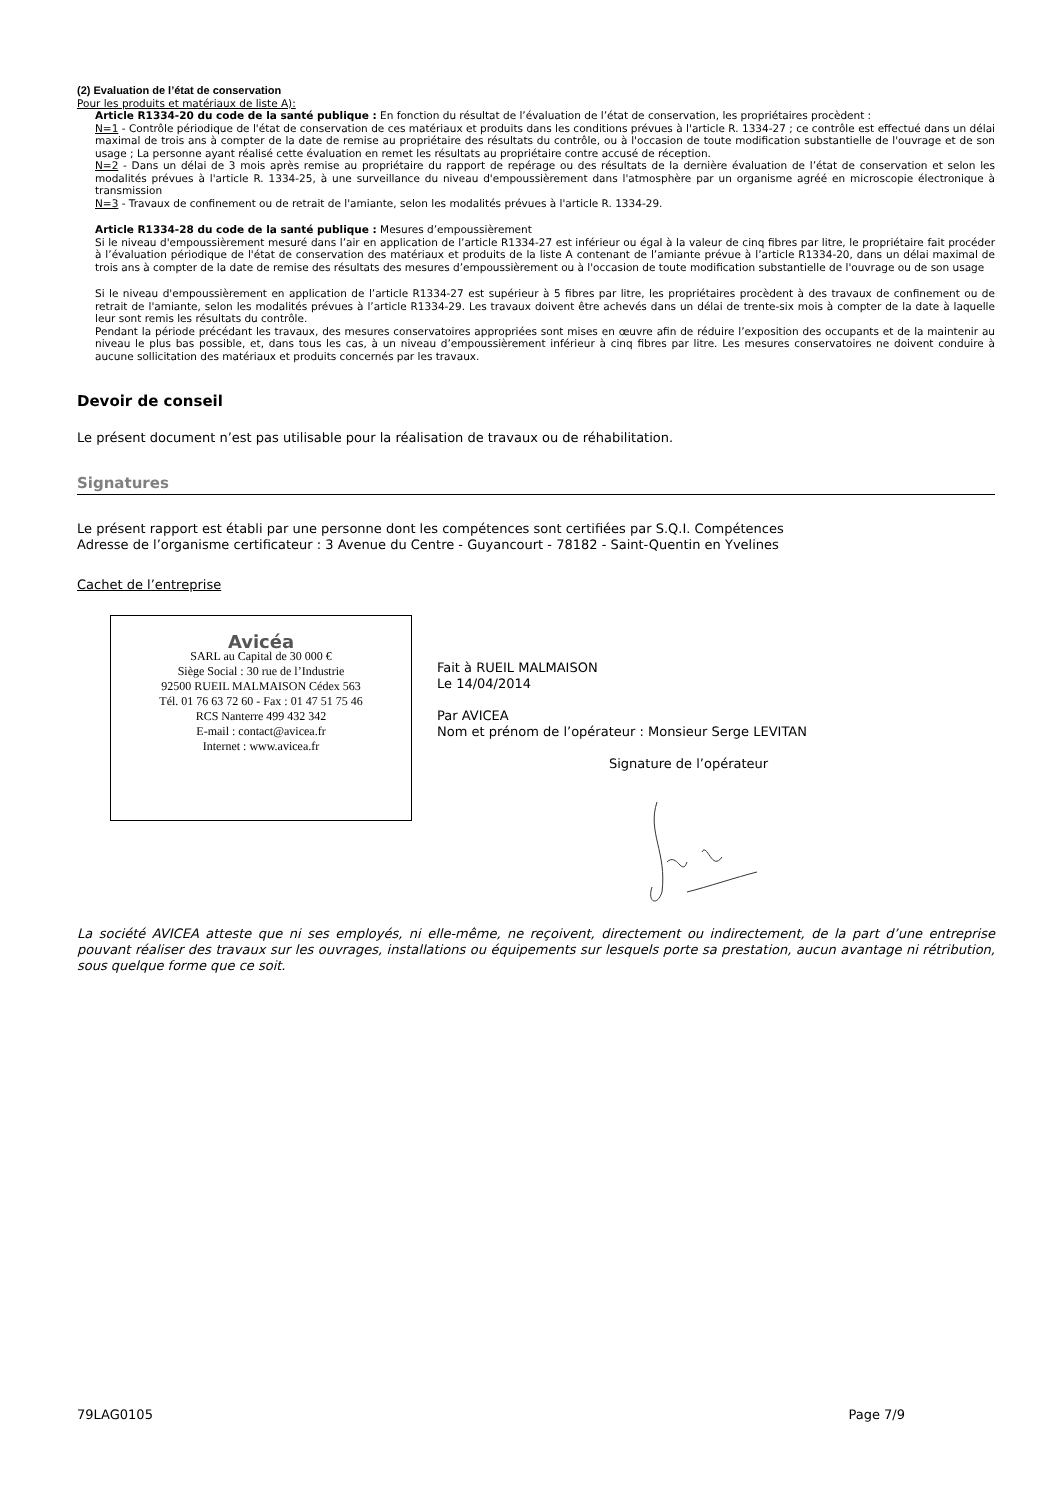(2) Evaluation de l’état de conservation
Pour les produits et matériaux de liste A):
Article R1334-20 du code de la santé publique : En fonction du résultat de l’évaluation de l’état de conservation, les propriétaires procèdent :
N=1 - Contrôle périodique de l'état de conservation de ces matériaux et produits dans les conditions prévues à l'article R. 1334-27 ; ce contrôle est effectué dans un délai maximal de trois ans à compter de la date de remise au propriétaire des résultats du contrôle, ou à l'occasion de toute modification substantielle de l'ouvrage et de son usage ; La personne ayant réalisé cette évaluation en remet les résultats au propriétaire contre accusé de réception.
N=2 - Dans un délai de 3 mois après remise au propriétaire du rapport de repérage ou des résultats de la dernière évaluation de l’état de conservation et selon les modalités prévues à l'article R. 1334-25, à une surveillance du niveau d'empoussièrement dans l'atmosphère par un organisme agréé en microscopie électronique à transmission
N=3 - Travaux de confinement ou de retrait de l'amiante, selon les modalités prévues à l'article R. 1334-29.
Article R1334-28 du code de la santé publique : Mesures d’empoussièrement
Si le niveau d'empoussièrement mesuré dans l’air en application de l’article R1334-27 est inférieur ou égal à la valeur de cinq fibres par litre, le propriétaire fait procéder à l’évaluation périodique de l'état de conservation des matériaux et produits de la liste A contenant de l’amiante prévue à l’article R1334-20, dans un délai maximal de trois ans à compter de la date de remise des résultats des mesures d’empoussièrement ou à l'occasion de toute modification substantielle de l'ouvrage ou de son usage
Si le niveau d'empoussièrement en application de l’article R1334-27 est supérieur à 5 fibres par litre, les propriétaires procèdent à des travaux de confinement ou de retrait de l'amiante, selon les modalités prévues à l’article R1334-29. Les travaux doivent être achevés dans un délai de trente-six mois à compter de la date à laquelle leur sont remis les résultats du contrôle.
Pendant la période précédant les travaux, des mesures conservatoires appropriées sont mises en œuvre afin de réduire l’exposition des occupants et de la maintenir au niveau le plus bas possible, et, dans tous les cas, à un niveau d’empoussièrement inférieur à cinq fibres par litre. Les mesures conservatoires ne doivent conduire à aucune sollicitation des matériaux et produits concernés par les travaux.
Devoir de conseil
Le présent document n’est pas utilisable pour la réalisation de travaux ou de réhabilitation.
Signatures
Le présent rapport est établi par une personne dont les compétences sont certifiées par S.Q.I. Compétences
Adresse de l’organisme certificateur : 3 Avenue du Centre - Guyancourt - 78182 - Saint-Quentin en Yvelines
Cachet de l’entreprise
Avicéa
SARL au Capital de 30 000 €
Siège Social : 30 rue de l’Industrie
92500 RUEIL MALMAISON Cédex 563
Tél. 01 76 63 72 60 - Fax : 01 47 51 75 46
RCS Nanterre 499 432 342
E-mail : contact@avicea.fr
Internet : www.avicea.fr
Fait à RUEIL MALMAISON
Le 14/04/2014
Par AVICEA
Nom et prénom de l’opérateur : Monsieur Serge LEVITAN
Signature de l’opérateur
La société AVICEA atteste que ni ses employés, ni elle-même, ne reçoivent, directement ou indirectement, de la part d’une entreprise pouvant réaliser des travaux sur les ouvrages, installations ou équipements sur lesquels porte sa prestation, aucun avantage ni rétribution, sous quelque forme que ce soit.
79LAG0105 Page 7/9